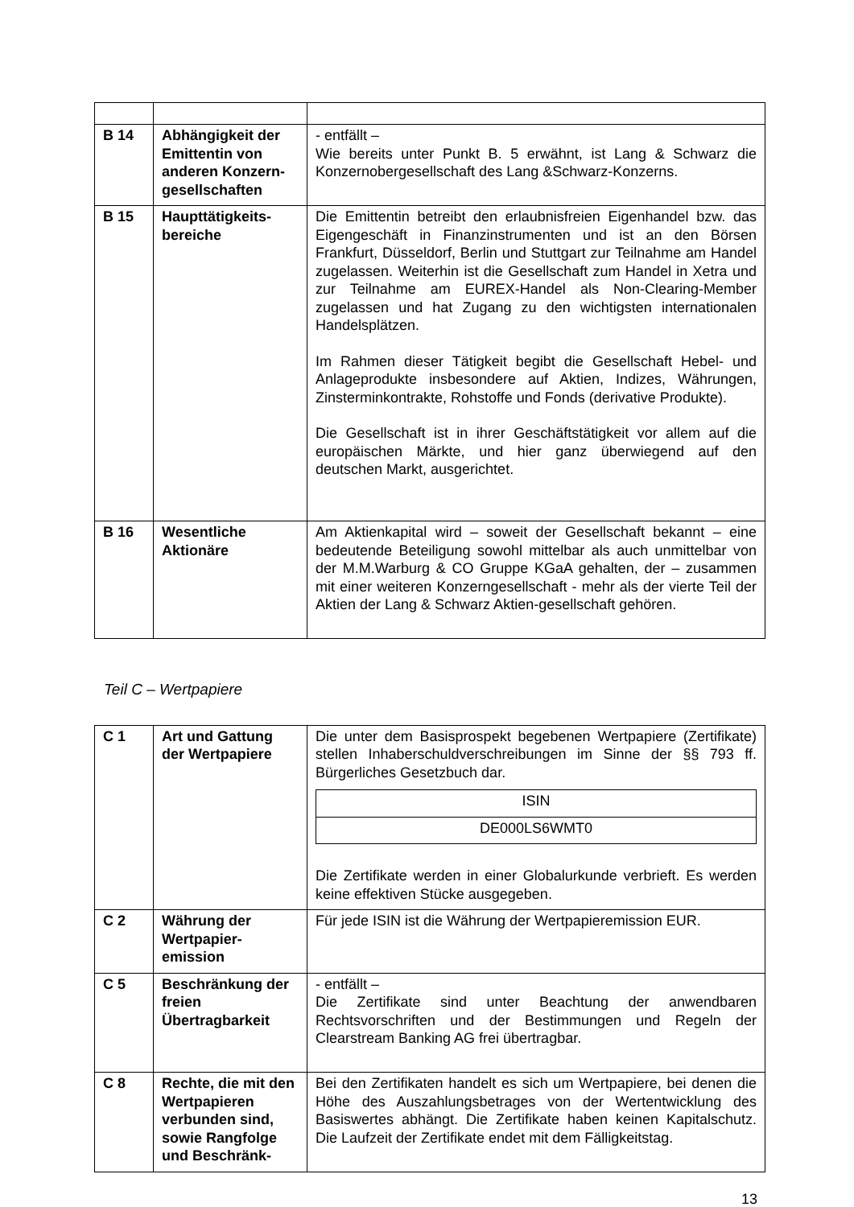| B 14 | Abhängigkeit der Emittentin von anderen Konzern-gesellschaften | - entfällt – Wie bereits unter Punkt B. 5 erwähnt, ist Lang & Schwarz die Konzernobergesellschaft des Lang &Schwarz-Konzerns. |
| B 15 | Haupttätigkeits-bereiche | Die Emittentin betreibt den erlaubnisfreien Eigenhandel bzw. das Eigengeschäft in Finanzinstrumenten und ist an den Börsen Frankfurt, Düsseldorf, Berlin und Stuttgart zur Teilnahme am Handel zugelassen. Weiterhin ist die Gesellschaft zum Handel in Xetra und zur Teilnahme am EUREX-Handel als Non-Clearing-Member zugelassen und hat Zugang zu den wichtigsten internationalen Handelsplätzen. Im Rahmen dieser Tätigkeit begibt die Gesellschaft Hebel- und Anlageprodukte insbesondere auf Aktien, Indizes, Währungen, Zinsterminkontrakte, Rohstoffe und Fonds (derivative Produkte). Die Gesellschaft ist in ihrer Geschäftstätigkeit vor allem auf die europäischen Märkte, und hier ganz überwiegend auf den deutschen Markt, ausgerichtet. |
| B 16 | Wesentliche Aktionäre | Am Aktienkapital wird – soweit der Gesellschaft bekannt – eine bedeutende Beteiligung sowohl mittelbar als auch unmittelbar von der M.M.Warburg & CO Gruppe KGaA gehalten, der – zusammen mit einer weiteren Konzerngesellschaft - mehr als der vierte Teil der Aktien der Lang & Schwarz Aktien-gesellschaft gehören. |
Teil C – Wertpapiere
| C 1 | Art und Gattung der Wertpapiere | Die unter dem Basisprospekt begebenen Wertpapiere (Zertifikate) stellen Inhaberschuldverschreibungen im Sinne der §§ 793 ff. Bürgerliches Gesetzbuch dar. / ISIN / / DE000LS6WMT0 / Die Zertifikate werden in einer Globalurkunde verbrieft. Es werden keine effektiven Stücke ausgegeben. |
| C 2 | Währung der Wertpapier-emission | Für jede ISIN ist die Währung der Wertpapieremission EUR. |
| C 5 | Beschränkung der freien Übertragbarkeit | - entfällt – Die Zertifikate sind unter Beachtung der anwendbaren Rechtsvorschriften und der Bestimmungen und Regeln der Clearstream Banking AG frei übertragbar. |
| C 8 | Rechte, die mit den Wertpapieren verbunden sind, sowie Rangfolge und Beschränk- | Bei den Zertifikaten handelt es sich um Wertpapiere, bei denen die Höhe des Auszahlungsbetrages von der Wertentwicklung des Basiswertes abhängt. Die Zertifikate haben keinen Kapitalschutz. Die Laufzeit der Zertifikate endet mit dem Fälligkeitstag. |
13